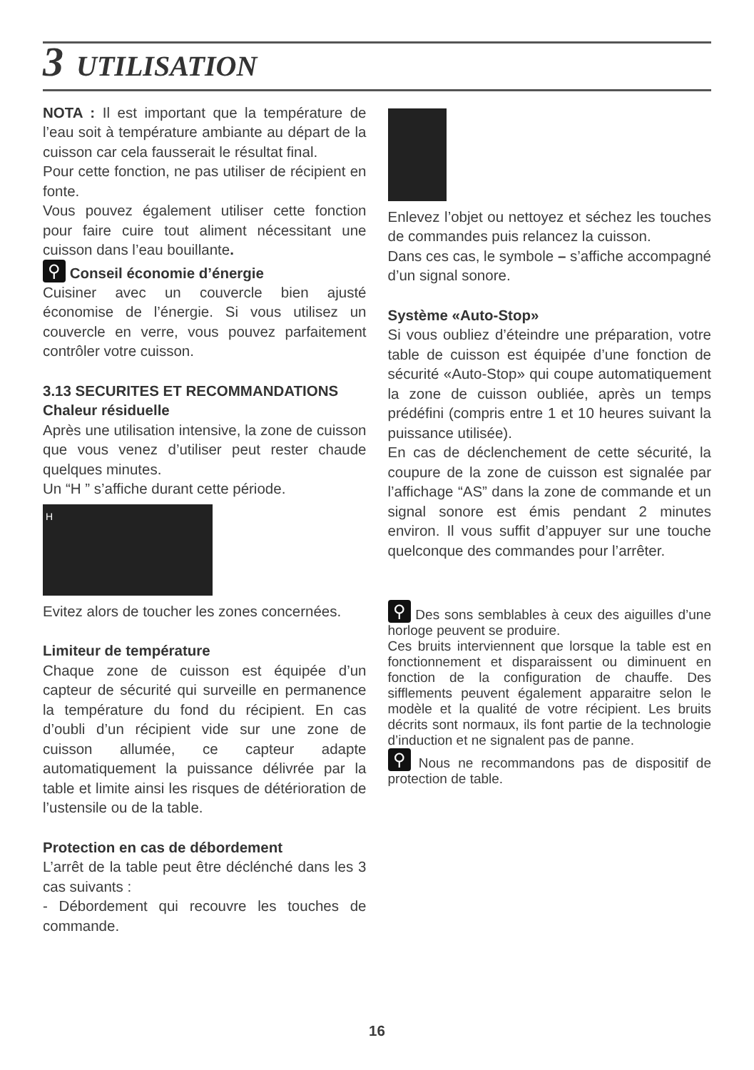3 UTILISATION
NOTA : Il est important que la température de l’eau soit à température ambiante au départ de la cuisson car cela fausserait le résultat final.
Pour cette fonction, ne pas utiliser de récipient en fonte.
Vous pouvez également utiliser cette fonction pour faire cuire tout aliment nécessitant une cuisson dans l’eau bouillante.
⚲ Conseil économie d’énergie
Cuisiner avec un couvercle bien ajusté économise de l’énergie. Si vous utilisez un couvercle en verre, vous pouvez parfaitement contrôler votre cuisson.
3.13 SECURITES ET RECOMMANDATIONS
Chaleur résiduelle
Après une utilisation intensive, la zone de cuisson que vous venez d’utiliser peut rester chaude quelques minutes.
Un “H ” s’affiche durant cette période.
H
Evitez alors de toucher les zones concernées.
Limiteur de température
Chaque zone de cuisson est équipée d’un capteur de sécurité qui surveille en permanence la température du fond du récipient. En cas d’oubli d’un récipient vide sur une zone de cuisson allumée, ce capteur adapte automatiquement la puissance délivrée par la table et limite ainsi les risques de détérioration de l’ustensile ou de la table.
Protection en cas de débordement
L’arrêt de la table peut être déclénché dans les 3 cas suivants :
- Débordement qui recouvre les touches de commande.
Enlevez l’objet ou nettoyez et séchez les touches de commandes puis relancez la cuisson.
Dans ces cas, le symbole – s’affiche accompagné d’un signal sonore.
Système «Auto-Stop»
Si vous oubliez d’éteindre une préparation, votre table de cuisson est équipée d’une fonction de sécurité «Auto-Stop» qui coupe automatiquement la zone de cuisson oubliée, après un temps prédéfini (compris entre 1 et 10 heures suivant la puissance utilisée).
En cas de déclenchement de cette sécurité, la coupure de la zone de cuisson est signalée par l’affichage “AS” dans la zone de commande et un signal sonore est émis pendant 2 minutes environ. Il vous suffit d’appuyer sur une touche quelconque des commandes pour l’arrêter.
⚲ Des sons semblables à ceux des aiguilles d’une horloge peuvent se produire.
Ces bruits interviennent que lorsque la table est en fonctionnement et disparaissent ou diminuent en fonction de la configuration de chauffe. Des sifflements peuvent également apparaitre selon le modèle et la qualité de votre récipient. Les bruits décrits sont normaux, ils font partie de la technologie d’induction et ne signalent pas de panne.
⚲ Nous ne recommandons pas de dispositif de protection de table.
16